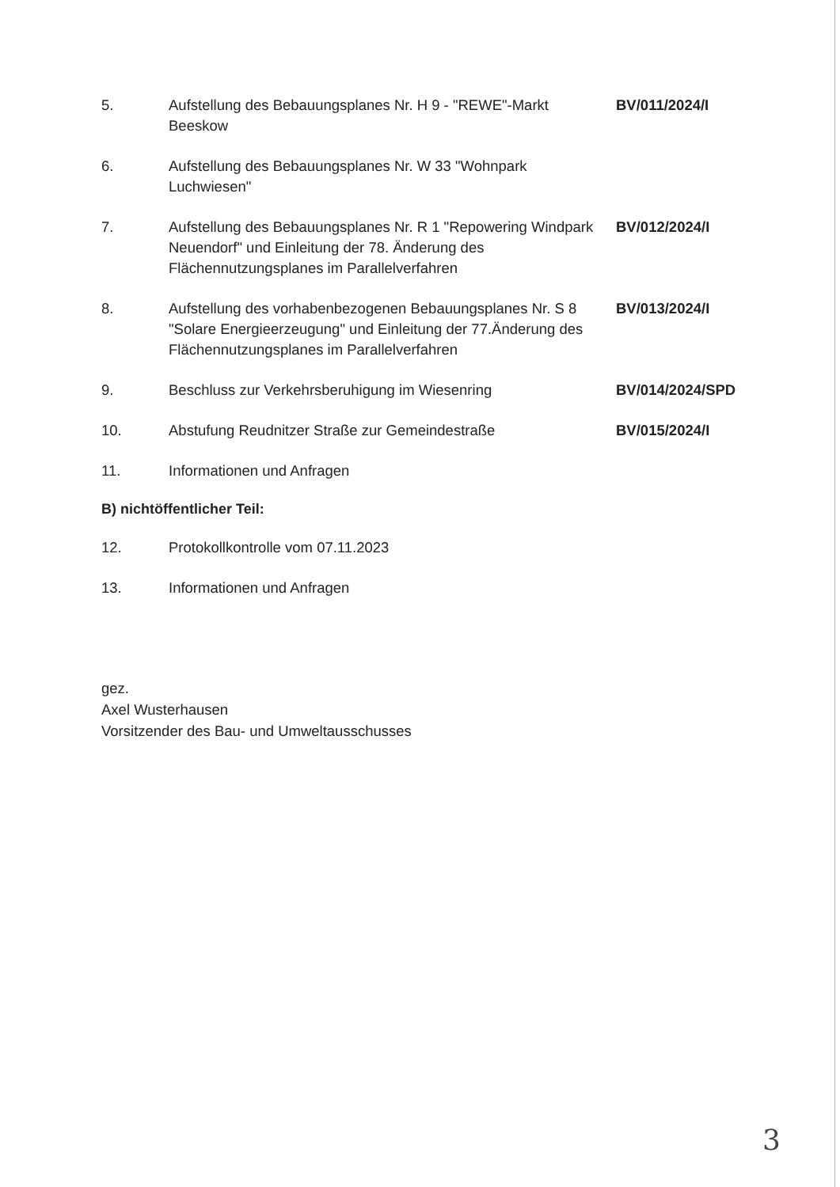5. Aufstellung des Bebauungsplanes Nr. H 9 - "REWE"-Markt Beeskow
BV/011/2024/I
6. Aufstellung des Bebauungsplanes Nr. W 33 "Wohnpark Luchwiesen"
7. Aufstellung des Bebauungsplanes Nr. R 1 "Repowering Windpark Neuendorf" und Einleitung der 78. Änderung des Flächennutzungsplanes im Parallelverfahren
BV/012/2024/I
8. Aufstellung des vorhabenbezogenen Bebauungsplanes Nr. S 8 "Solare Energieerzeugung" und Einleitung der 77.Änderung des Flächennutzungsplanes im Parallelverfahren
BV/013/2024/I
9. Beschluss zur Verkehrsberuhigung im Wiesenring BV/014/2024/SPD
10. Abstufung Reudnitzer Straße zur Gemeindestraße BV/015/2024/I
11. Informationen und Anfragen
B) nichtöffentlicher Teil:
12. Protokollkontrolle vom 07.11.2023
13. Informationen und Anfragen
gez.
Axel Wusterhausen
Vorsitzender des Bau- und Umweltausschusses
3